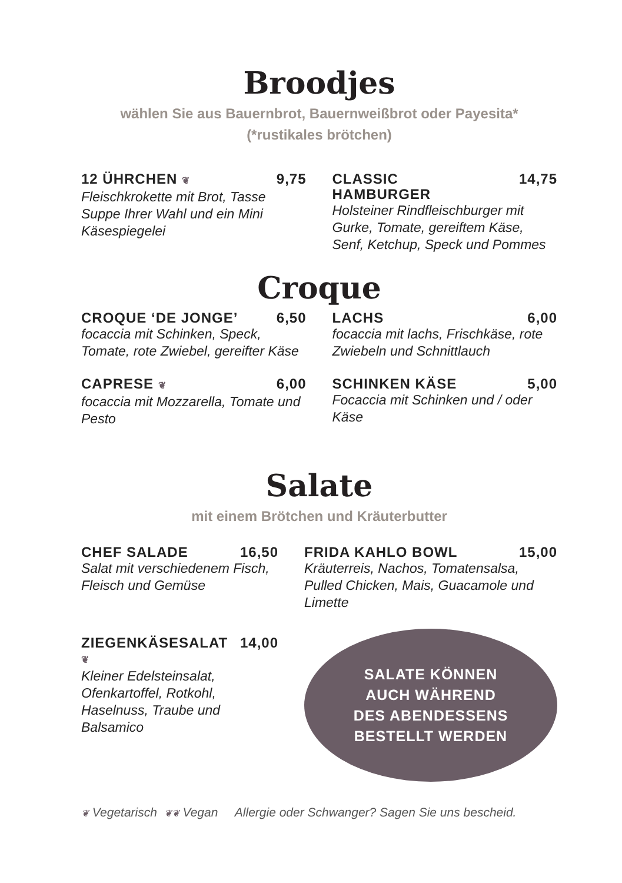Broodjes
wählen Sie aus Bauernbrot, Bauernweißbrot oder Payesita*
(*rustikales brötchen)
12 ÜHRCHEN ❦ 9,75
Fleischkrokette mit Brot, Tasse Suppe Ihrer Wahl und ein Mini Käsespiegelei
CLASSIC
HAMBURGER 14,75
Holsteiner Rindfleischburger mit Gurke, Tomate, gereiftem Käse, Senf, Ketchup, Speck und Pommes
Croque
CROQUE ‘DE JONGE’ 6,50
focaccia mit Schinken, Speck, Tomate, rote Zwiebel, gereifter Käse
LACHS 6,00
focaccia mit lachs, Frischkäse, rote Zwiebeln und Schnittlauch
CAPRESE ❦ 6,00
focaccia mit Mozzarella, Tomate und Pesto
SCHINKEN KÄSE 5,00
Focaccia mit Schinken und / oder Käse
Salate
mit einem Brötchen und Kräuterbutter
CHEF SALADE 16,50
Salat mit verschiedenem Fisch, Fleisch und Gemüse
ZIEGENKÄSESALAT ❦ 14,00
Kleiner Edelsteinsalat, Ofenkartoffel, Rotkohl, Haselnuss, Traube und Balsamico
FRIDA KAHLO BOWL 15,00
Kräuterreis, Nachos, Tomatensalsa, Pulled Chicken, Mais, Guacamole und Limette
SALATE KÖNNEN
AUCH WÄHREND
DES ABENDESSENS
BESTELLT WERDEN
❦ Vegetarisch ❦❦ Vegan Allergie oder Schwanger? Sagen Sie uns bescheid.